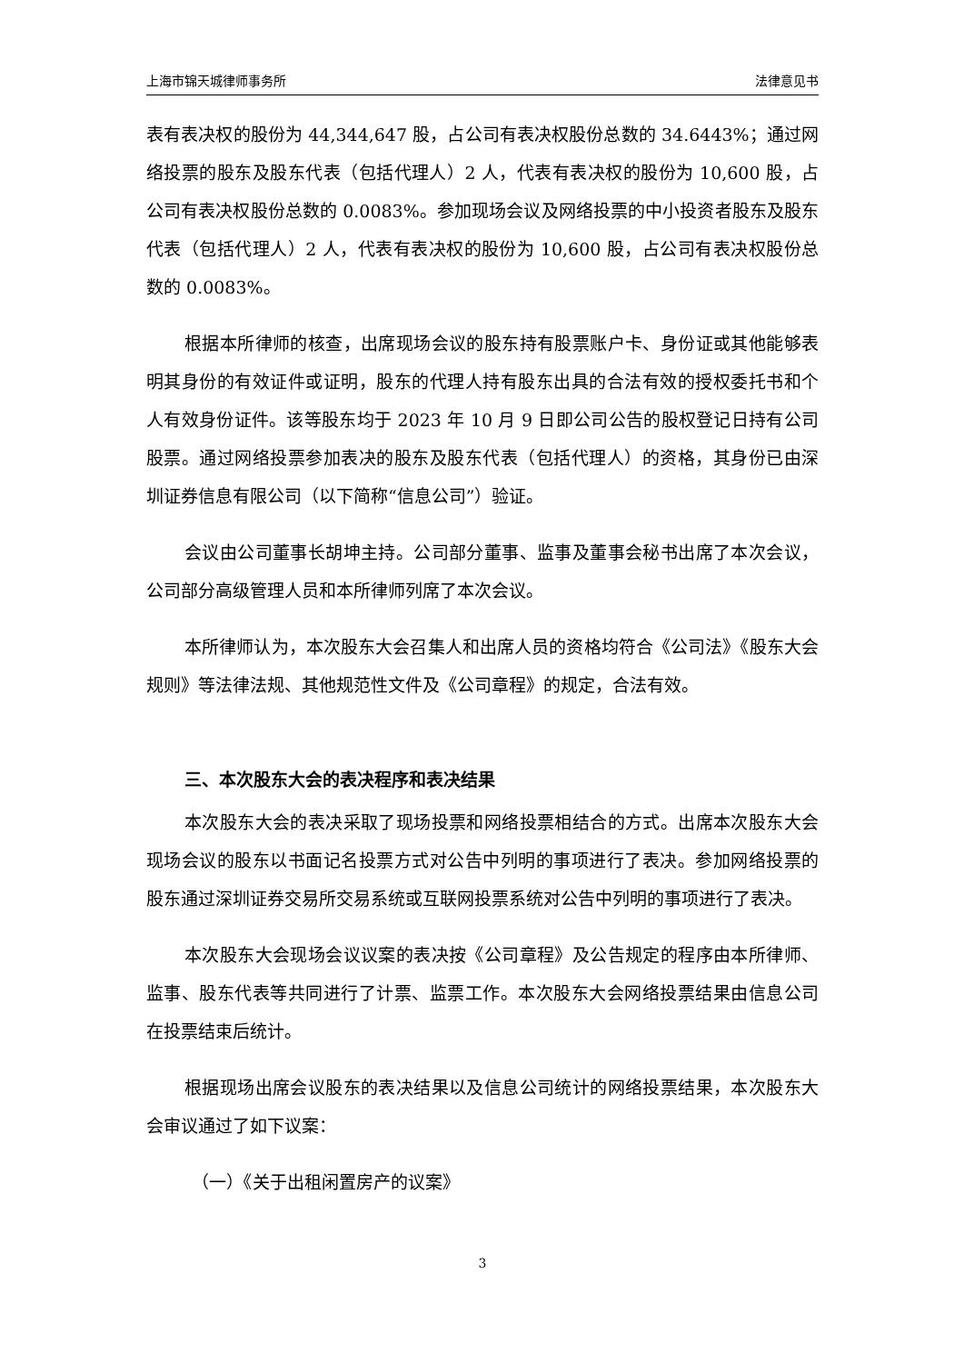上海市锦天城律师事务所 法律意见书
表有表决权的股份为 44,344,647 股，占公司有表决权股份总数的 34.6443%；通过网络投票的股东及股东代表（包括代理人）2 人，代表有表决权的股份为 10,600 股，占公司有表决权股份总数的 0.0083%。参加现场会议及网络投票的中小投资者股东及股东代表（包括代理人）2 人，代表有表决权的股份为 10,600 股，占公司有表决权股份总数的 0.0083%。
根据本所律师的核查，出席现场会议的股东持有股票账户卡、身份证或其他能够表明其身份的有效证件或证明，股东的代理人持有股东出具的合法有效的授权委托书和个人有效身份证件。该等股东均于 2023 年 10 月 9 日即公司公告的股权登记日持有公司股票。通过网络投票参加表决的股东及股东代表（包括代理人）的资格，其身份已由深圳证券信息有限公司（以下简称“信息公司”）验证。
会议由公司董事长胡坤主持。公司部分董事、监事及董事会秘书出席了本次会议，公司部分高级管理人员和本所律师列席了本次会议。
本所律师认为，本次股东大会召集人和出席人员的资格均符合《公司法》《股东大会规则》等法律法规、其他规范性文件及《公司章程》的规定，合法有效。
三、本次股东大会的表决程序和表决结果
本次股东大会的表决采取了现场投票和网络投票相结合的方式。出席本次股东大会现场会议的股东以书面记名投票方式对公告中列明的事项进行了表决。参加网络投票的股东通过深圳证券交易所交易系统或互联网投票系统对公告中列明的事项进行了表决。
本次股东大会现场会议议案的表决按《公司章程》及公告规定的程序由本所律师、监事、股东代表等共同进行了计票、监票工作。本次股东大会网络投票结果由信息公司在投票结束后统计。
根据现场出席会议股东的表决结果以及信息公司统计的网络投票结果，本次股东大会审议通过了如下议案：
（一）《关于出租闲置房产的议案》
3